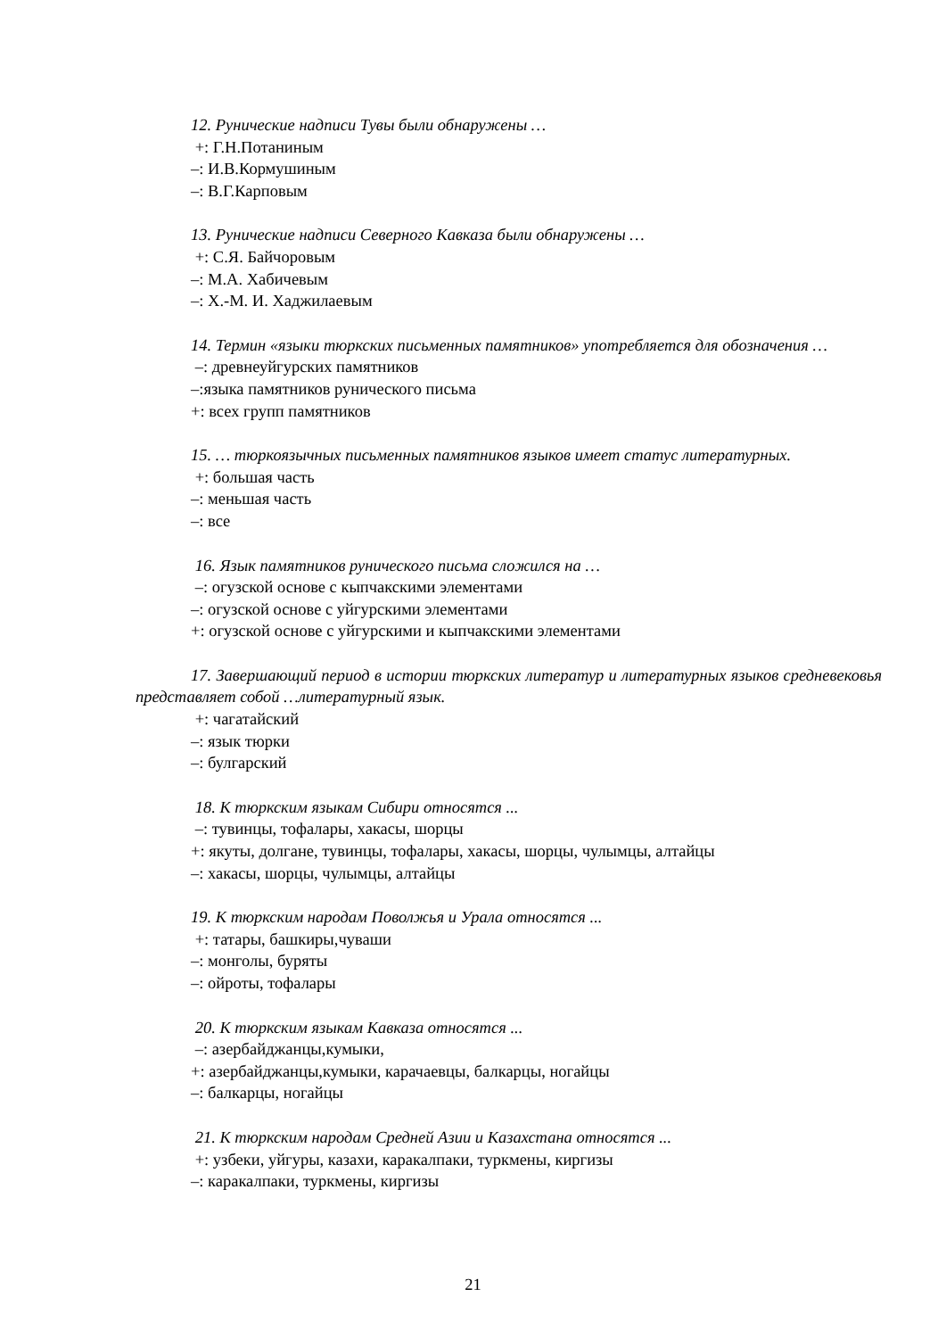12. Рунические надписи Тувы были обнаружены …
+: Г.Н.Потаниным
–: И.В.Кормушиным
–: В.Г.Карповым
13. Рунические надписи Северного Кавказа были обнаружены …
+: С.Я. Байчоровым
–: М.А. Хабичевым
–: Х.-М. И. Хаджилаевым
14. Термин «языки тюркских письменных памятников» употребляется для обозначения …
–: древнеуйгурских памятников
–:языка памятников рунического письма
+: всех групп памятников
15. … тюркоязычных письменных памятников языков имеет статус литературных.
+: большая часть
–: меньшая часть
–: все
16. Язык памятников рунического письма сложился на …
–: огузской основе с кыпчакскими элементами
–: огузской основе с уйгурскими элементами
+: огузской основе с уйгурскими и кыпчакскими элементами
17. Завершающий период в истории тюркских литератур и литературных языков средневековья представляет собой …литературный язык.
+: чагатайский
–: язык тюрки
–: булгарский
18. К тюркским языкам Сибири относятся ...
–: тувинцы, тофалары, хакасы, шорцы
+: якуты, долгане, тувинцы, тофалары, хакасы, шорцы, чулымцы, алтайцы
–: хакасы, шорцы, чулымцы, алтайцы
19. К тюркским народам Поволжья и Урала относятся ...
+: татары, башкиры,чуваши
–: монголы, буряты
–: ойроты, тофалары
20. К тюркским языкам Кавказа относятся ...
–: азербайджанцы,кумыки,
+: азербайджанцы,кумыки, карачаевцы, балкарцы, ногайцы
–: балкарцы, ногайцы
21. К тюркским народам Средней Азии и Казахстана относятся ...
+: узбеки, уйгуры, казахи, каракалпаки, туркмены, киргизы
–: каракалпаки, туркмены, киргизы
21